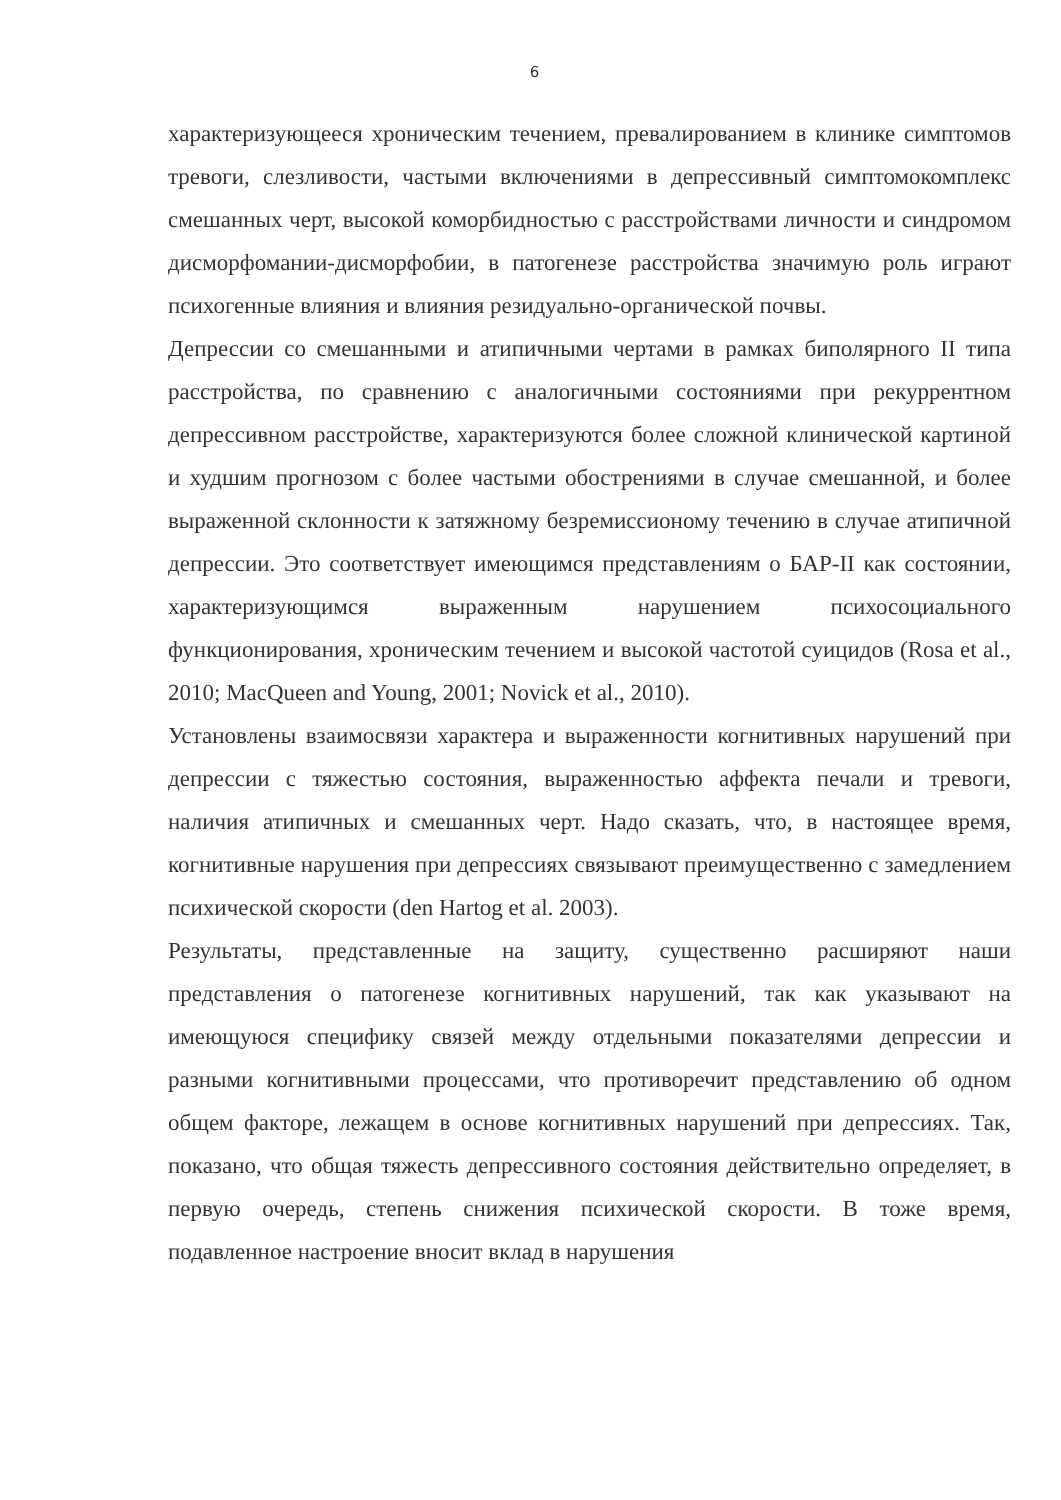6
характеризующееся хроническим течением, превалированием в клинике симптомов тревоги, слезливости, частыми включениями в депрессивный симптомокомплекс смешанных черт, высокой коморбидностью с расстройствами личности и синдромом дисморфомании-дисморфобии, в патогенезе расстройства значимую роль играют психогенные влияния и влияния резидуально-органической почвы.
Депрессии со смешанными и атипичными чертами в рамках биполярного II типа расстройства, по сравнению с аналогичными состояниями при рекуррентном депрессивном расстройстве, характеризуются более сложной клинической картиной и худшим прогнозом с более частыми обострениями в случае смешанной, и более выраженной склонности к затяжному безремиссионому течению в случае атипичной депрессии. Это соответствует имеющимся представлениям о БАР-II как состоянии, характеризующимся выраженным нарушением психосоциального функционирования, хроническим течением и высокой частотой суицидов (Rosa et al., 2010; MacQueen and Young, 2001; Novick et al., 2010).
Установлены взаимосвязи характера и выраженности когнитивных нарушений при депрессии с тяжестью состояния, выраженностью аффекта печали и тревоги, наличия атипичных и смешанных черт. Надо сказать, что, в настоящее время, когнитивные нарушения при депрессиях связывают преимущественно с замедлением психической скорости (den Hartog et al. 2003).
Результаты, представленные на защиту, существенно расширяют наши представления о патогенезе когнитивных нарушений, так как указывают на имеющуюся специфику связей между отдельными показателями депрессии и разными когнитивными процессами, что противоречит представлению об одном общем факторе, лежащем в основе когнитивных нарушений при депрессиях. Так, показано, что общая тяжесть депрессивного состояния действительно определяет, в первую очередь, степень снижения психической скорости. В тоже время, подавленное настроение вносит вклад в нарушения